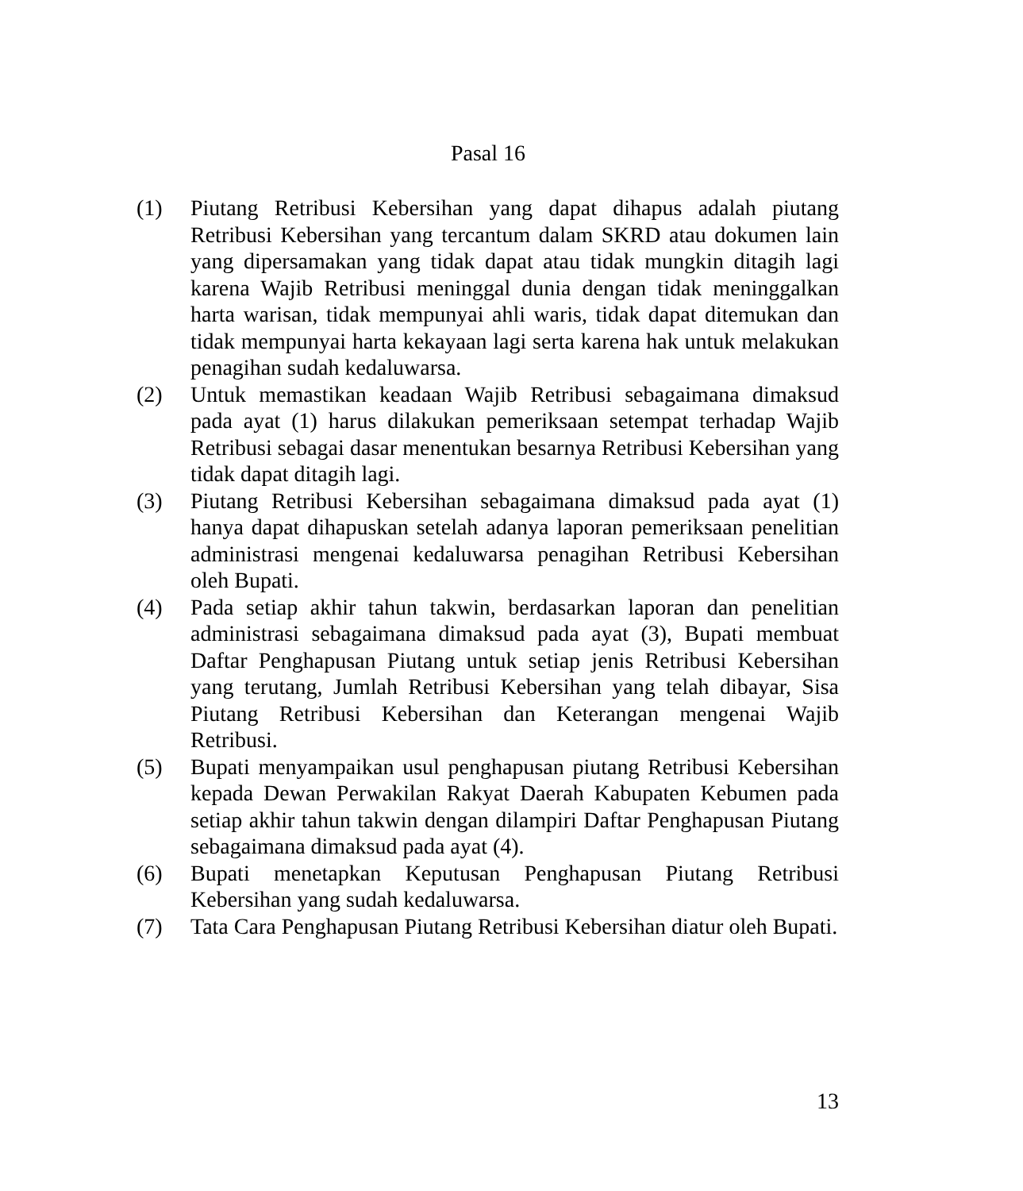Pasal 16
(1) Piutang Retribusi Kebersihan yang dapat dihapus adalah piutang Retribusi Kebersihan yang tercantum dalam SKRD atau dokumen lain yang dipersamakan yang tidak dapat atau tidak mungkin ditagih lagi karena Wajib Retribusi meninggal dunia dengan tidak meninggalkan harta warisan, tidak mempunyai ahli waris, tidak dapat ditemukan dan tidak mempunyai harta kekayaan lagi serta karena hak untuk melakukan penagihan sudah kedaluwarsa.
(2) Untuk memastikan keadaan Wajib Retribusi sebagaimana dimaksud pada ayat (1) harus dilakukan pemeriksaan setempat terhadap Wajib Retribusi sebagai dasar menentukan besarnya Retribusi Kebersihan yang tidak dapat ditagih lagi.
(3) Piutang Retribusi Kebersihan sebagaimana dimaksud pada ayat (1) hanya dapat dihapuskan setelah adanya laporan pemeriksaan penelitian administrasi mengenai kedaluwarsa penagihan Retribusi Kebersihan oleh Bupati.
(4) Pada setiap akhir tahun takwin, berdasarkan laporan dan penelitian administrasi sebagaimana dimaksud pada ayat (3), Bupati membuat Daftar Penghapusan Piutang untuk setiap jenis Retribusi Kebersihan yang terutang, Jumlah Retribusi Kebersihan yang telah dibayar, Sisa Piutang Retribusi Kebersihan dan Keterangan mengenai Wajib Retribusi.
(5) Bupati menyampaikan usul penghapusan piutang Retribusi Kebersihan kepada Dewan Perwakilan Rakyat Daerah Kabupaten Kebumen pada setiap akhir tahun takwin dengan dilampiri Daftar Penghapusan Piutang sebagaimana dimaksud pada ayat (4).
(6) Bupati menetapkan Keputusan Penghapusan Piutang Retribusi Kebersihan yang sudah kedaluwarsa.
(7) Tata Cara Penghapusan Piutang Retribusi Kebersihan diatur oleh Bupati.
13